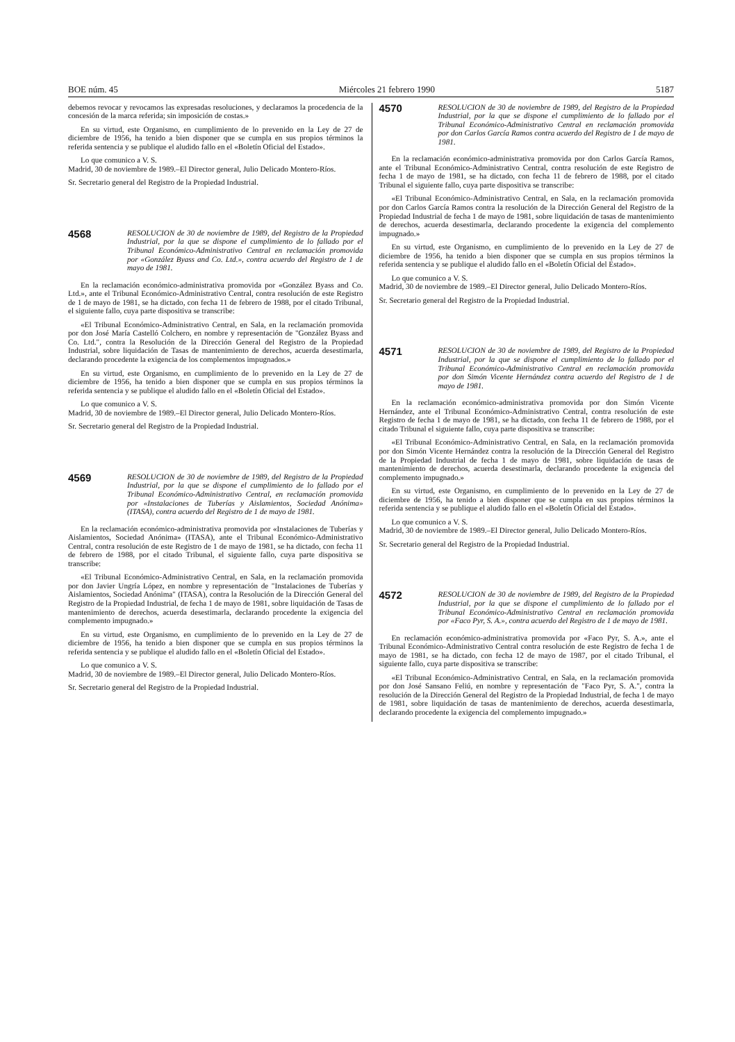BOE núm. 45 Miércoles 21 febrero 1990 5187
debemos revocar y revocamos las expresadas resoluciones, y declaramos la procedencia de la concesión de la marca referida; sin imposición de costas.»
En su virtud, este Organismo, en cumplimiento de lo prevenido en la Ley de 27 de diciembre de 1956, ha tenido a bien disponer que se cumpla en sus propios términos la referida sentencia y se publique el aludido fallo en el «Boletín Oficial del Estado».
Lo que comunico a V. S.
Madrid, 30 de noviembre de 1989.–El Director general, Julio Delicado Montero-Ríos.
Sr. Secretario general del Registro de la Propiedad Industrial.
4568
RESOLUCION de 30 de noviembre de 1989, del Registro de la Propiedad Industrial, por la que se dispone el cumplimiento de lo fallado por el Tribunal Económico-Administrativo Central en reclamación promovida por «González Byass and Co. Ltd.», contra acuerdo del Registro de 1 de mayo de 1981.
En la reclamación económico-administrativa promovida por «González Byass and Co. Ltd.», ante el Tribunal Económico-Administrativo Central, contra resolución de este Registro de 1 de mayo de 1981, se ha dictado, con fecha 11 de febrero de 1988, por el citado Tribunal, el siguiente fallo, cuya parte dispositiva se transcribe:
«El Tribunal Económico-Administrativo Central, en Sala, en la reclamación promovida por don José María Castelló Colchero, en nombre y representación de "González Byass and Co. Ltd.", contra la Resolución de la Dirección General del Registro de la Propiedad Industrial, sobre liquidación de Tasas de mantenimiento de derechos, acuerda desestimarla, declarando procedente la exigencia de los complementos impugnados.»
En su virtud, este Organismo, en cumplimiento de lo prevenido en la Ley de 27 de diciembre de 1956, ha tenido a bien disponer que se cumpla en sus propios términos la referida sentencia y se publique el aludido fallo en el «Boletín Oficial del Estado».
Lo que comunico a V. S.
Madrid, 30 de noviembre de 1989.–El Director general, Julio Delicado Montero-Ríos.
Sr. Secretario general del Registro de la Propiedad Industrial.
4569
RESOLUCION de 30 de noviembre de 1989, del Registro de la Propiedad Industrial, por la que se dispone el cumplimiento de lo fallado por el Tribunal Económico-Administrativo Central, en reclamación promovida por «Instalaciones de Tuberías y Aislamientos, Sociedad Anónima» (ITASA), contra acuerdo del Registro de 1 de mayo de 1981.
En la reclamación económico-administrativa promovida por «Instalaciones de Tuberías y Aislamientos, Sociedad Anónima» (ITASA), ante el Tribunal Económico-Administrativo Central, contra resolución de este Registro de 1 de mayo de 1981, se ha dictado, con fecha 11 de febrero de 1988, por el citado Tribunal, el siguiente fallo, cuya parte dispositiva se transcribe:
«El Tribunal Económico-Administrativo Central, en Sala, en la reclamación promovida por don Javier Ungría López, en nombre y representación de "Instalaciones de Tuberías y Aislamientos, Sociedad Anónima" (ITASA), contra la Resolución de la Dirección General del Registro de la Propiedad Industrial, de fecha 1 de mayo de 1981, sobre liquidación de Tasas de mantenimiento de derechos, acuerda desestimarla, declarando procedente la exigencia del complemento impugnado.»
En su virtud, este Organismo, en cumplimiento de lo prevenido en la Ley de 27 de diciembre de 1956, ha tenido a bien disponer que se cumpla en sus propios términos la referida sentencia y se publique el aludido fallo en el «Boletín Oficial del Estado».
Lo que comunico a V. S.
Madrid, 30 de noviembre de 1989.–El Director general, Julio Delicado Montero-Ríos.
Sr. Secretario general del Registro de la Propiedad Industrial.
4570
RESOLUCION de 30 de noviembre de 1989, del Registro de la Propiedad Industrial, por la que se dispone el cumplimiento de lo fallado por el Tribunal Económico-Administrativo Central en reclamación promovida por don Carlos García Ramos contra acuerdo del Registro de 1 de mayo de 1981.
En la reclamación económico-administrativa promovida por don Carlos García Ramos, ante el Tribunal Económico-Administrativo Central, contra resolución de este Registro de fecha 1 de mayo de 1981, se ha dictado, con fecha 11 de febrero de 1988, por el citado Tribunal el siguiente fallo, cuya parte dispositiva se transcribe:
«El Tribunal Económico-Administrativo Central, en Sala, en la reclamación promovida por don Carlos García Ramos contra la resolución de la Dirección General del Registro de la Propiedad Industrial de fecha 1 de mayo de 1981, sobre liquidación de tasas de mantenimiento de derechos, acuerda desestimarla, declarando procedente la exigencia del complemento impugnado.»
En su virtud, este Organismo, en cumplimiento de lo prevenido en la Ley de 27 de diciembre de 1956, ha tenido a bien disponer que se cumpla en sus propios términos la referida sentencia y se publique el aludido fallo en el «Boletín Oficial del Estado».
Lo que comunico a V. S.
Madrid, 30 de noviembre de 1989.–El Director general, Julio Delicado Montero-Ríos.
Sr. Secretario general del Registro de la Propiedad Industrial.
4571
RESOLUCION de 30 de noviembre de 1989, del Registro de la Propiedad Industrial, por la que se dispone el cumplimiento de lo fallado por el Tribunal Económico-Administrativo Central en reclamación promovida por don Simón Vicente Hernández contra acuerdo del Registro de 1 de mayo de 1981.
En la reclamación económico-administrativa promovida por don Simón Vicente Hernández, ante el Tribunal Económico-Administrativo Central, contra resolución de este Registro de fecha 1 de mayo de 1981, se ha dictado, con fecha 11 de febrero de 1988, por el citado Tribunal el siguiente fallo, cuya parte dispositiva se transcribe:
«El Tribunal Económico-Administrativo Central, en Sala, en la reclamación promovida por don Simón Vicente Hernández contra la resolución de la Dirección General del Registro de la Propiedad Industrial de fecha 1 de mayo de 1981, sobre liquidación de tasas de mantenimiento de derechos, acuerda desestimarla, declarando procedente la exigencia del complemento impugnado.»
En su virtud, este Organismo, en cumplimiento de lo prevenido en la Ley de 27 de diciembre de 1956, ha tenido a bien disponer que se cumpla en sus propios términos la referida sentencia y se publique el aludido fallo en el «Boletín Oficial del Estado».
Lo que comunico a V. S.
Madrid, 30 de noviembre de 1989.–El Director general, Julio Delicado Montero-Ríos.
Sr. Secretario general del Registro de la Propiedad Industrial.
4572
RESOLUCION de 30 de noviembre de 1989, del Registro de la Propiedad Industrial, por la que se dispone el cumplimiento de lo fallado por el Tribunal Económico-Administrativo Central en reclamación promovida por «Faco Pyr, S. A.», contra acuerdo del Registro de 1 de mayo de 1981.
En reclamación económico-administrativa promovida por «Faco Pyr, S. A.», ante el Tribunal Económico-Administrativo Central contra resolución de este Registro de fecha 1 de mayo de 1981, se ha dictado, con fecha 12 de mayo de 1987, por el citado Tribunal, el siguiente fallo, cuya parte dispositiva se transcribe:
«El Tribunal Económico-Administrativo Central, en Sala, en la reclamación promovida por don José Sansano Feliú, en nombre y representación de "Faco Pyr, S. A.", contra la resolución de la Dirección General del Registro de la Propiedad Industrial, de fecha 1 de mayo de 1981, sobre liquidación de tasas de mantenimiento de derechos, acuerda desestimarla, declarando procedente la exigencia del complemento impugnado.»